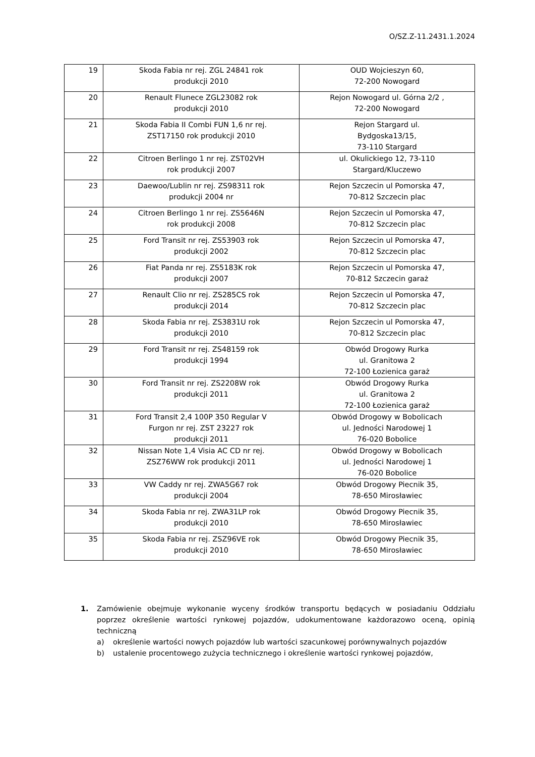O/SZ.Z-11.2431.1.2024
| 19 | Skoda Fabia nr rej. ZGL 24841 rok produkcji 2010 | OUD Wojcieszyn 60, 72-200 Nowogard |
| 20 | Renault Flunece ZGL23082 rok produkcji 2010 | Rejon Nowogard ul. Górna 2/2 , 72-200 Nowogard |
| 21 | Skoda Fabia II Combi FUN 1,6 nr rej. ZST17150 rok produkcji 2010 | Rejon Stargard ul. Bydgoska13/15, 73-110 Stargard |
| 22 | Citroen Berlingo 1 nr rej. ZST02VH rok produkcji 2007 | ul. Okulickiego 12, 73-110 Stargard/Kluczewo |
| 23 | Daewoo/Lublin nr rej. ZS98311 rok produkcji 2004 nr | Rejon Szczecin ul Pomorska 47, 70-812 Szczecin plac |
| 24 | Citroen Berlingo 1 nr rej. ZS5646N rok produkcji 2008 | Rejon Szczecin ul Pomorska 47, 70-812 Szczecin plac |
| 25 | Ford Transit nr rej. ZS53903 rok produkcji 2002 | Rejon Szczecin ul Pomorska 47, 70-812 Szczecin plac |
| 26 | Fiat Panda nr rej. ZS5183K rok produkcji 2007 | Rejon Szczecin ul Pomorska 47, 70-812 Szczecin garaż |
| 27 | Renault Clio nr rej. ZS285CS rok produkcji 2014 | Rejon Szczecin ul Pomorska 47, 70-812 Szczecin plac |
| 28 | Skoda Fabia nr rej. ZS3831U rok produkcji 2010 | Rejon Szczecin ul Pomorska 47, 70-812 Szczecin plac |
| 29 | Ford Transit nr rej. ZS48159 rok produkcji 1994 | Obwód Drogowy Rurka ul. Granitowa 2 72-100 Łozienica garaż |
| 30 | Ford Transit nr rej. ZS2208W rok produkcji 2011 | Obwód Drogowy Rurka ul. Granitowa 2 72-100 Łozienica garaż |
| 31 | Ford Transit 2,4 100P 350 Regular V Furgon nr rej. ZST 23227 rok produkcji 2011 | Obwód Drogowy w Bobolicach ul. Jedności Narodowej 1 76-020 Bobolice |
| 32 | Nissan Note 1,4 Visia AC CD nr rej. ZSZ76WW rok produkcji 2011 | Obwód Drogowy w Bobolicach ul. Jedności Narodowej 1 76-020 Bobolice |
| 33 | VW Caddy nr rej. ZWA5G67 rok produkcji 2004 | Obwód Drogowy Piecnik 35, 78-650 Mirosławiec |
| 34 | Skoda Fabia nr rej. ZWA31LP rok produkcji 2010 | Obwód Drogowy Piecnik 35, 78-650 Mirosławiec |
| 35 | Skoda Fabia nr rej. ZSZ96VE rok produkcji 2010 | Obwód Drogowy Piecnik 35, 78-650 Mirosławiec |
1. Zamówienie obejmuje wykonanie wyceny środków transportu będących w posiadaniu Oddziału poprzez określenie wartości rynkowej pojazdów, udokumentowane każdorazowo oceną, opinią techniczną
a) określenie wartości nowych pojazdów lub wartości szacunkowej porównywalnych pojazdów
b) ustalenie procentowego zużycia technicznego i określenie wartości rynkowej pojazdów,